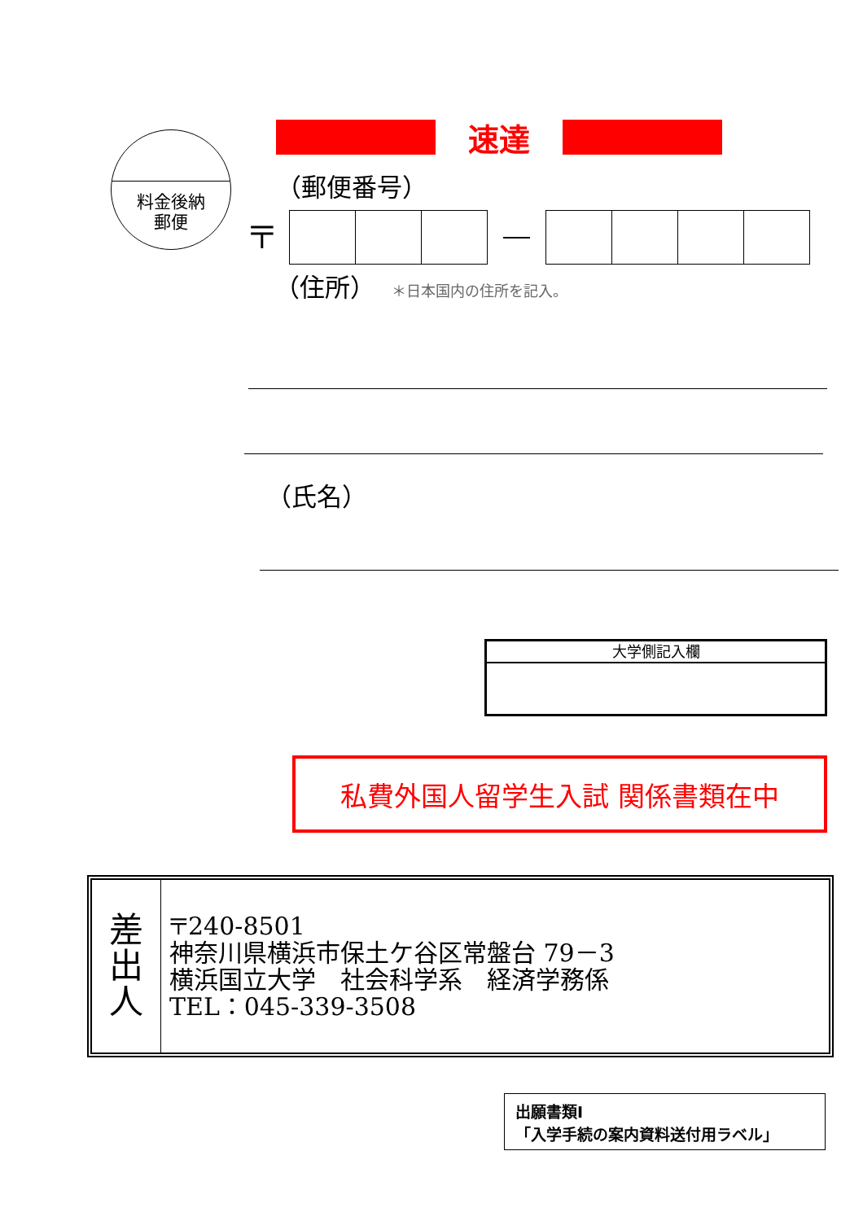料金後納
郵便
速達
（郵便番号）
〒
（住所） ＊日本国内の住所を記入。
（氏名）
大学側記入欄
私費外国人留学生入試 関係書類在中
| 差 出 人 | 〒240-8501 神奈川県横浜市保土ケ谷区常盤台 79－3 横浜国立大学 社会科学系 経済学務係 TEL：045-339-3508 |
出願書類I
「入学手続の案内資料送付用ラベル」